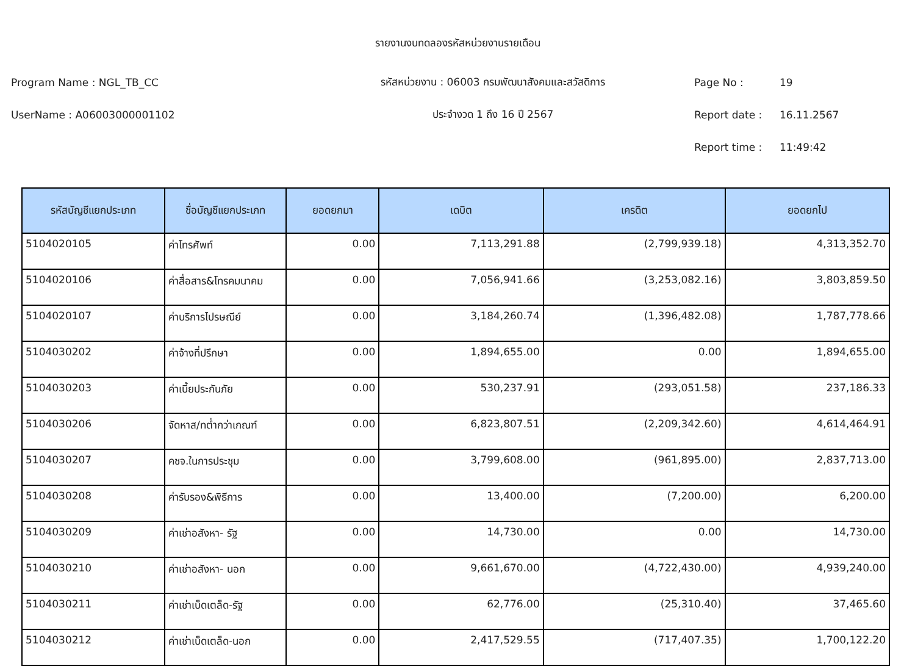รายงานงบทดลองรหัสหน่วยงานรายเดือน
Program Name : NGL_TB_CC รหัสหน่วยงาน : 06003 กรมพัฒนาสังคมและสวัสดิการ Page No : 19
UserName : A06003000001102 ประจำงวด 1 ถึง 16 ปี 2567 Report date : 16.11.2567
Report time : 11:49:42
| รหัสบัญชีแยกประเภท | ชื่อบัญชีแยกประเภท | ยอดยกมา | เดบิต | เครดิต | ยอดยกไป |
| --- | --- | --- | --- | --- | --- |
| 5104020105 | ค่าโทรศัพท์ | 0.00 | 7,113,291.88 | (2,799,939.18) | 4,313,352.70 |
| 5104020106 | ค่าสื่อสาร&โทรคมนาคม | 0.00 | 7,056,941.66 | (3,253,082.16) | 3,803,859.50 |
| 5104020107 | ค่าบริการไปรษณีย์ | 0.00 | 3,184,260.74 | (1,396,482.08) | 1,787,778.66 |
| 5104030202 | ค่าจ้างที่ปรึกษา | 0.00 | 1,894,655.00 | 0.00 | 1,894,655.00 |
| 5104030203 | ค่าเบี้ยประกันภัย | 0.00 | 530,237.91 | (293,051.58) | 237,186.33 |
| 5104030206 | จัดหาส/ทต่ำกว่าเกณฑ์ | 0.00 | 6,823,807.51 | (2,209,342.60) | 4,614,464.91 |
| 5104030207 | คชจ.ในการประชุม | 0.00 | 3,799,608.00 | (961,895.00) | 2,837,713.00 |
| 5104030208 | ค่ารับรอง&พิธีการ | 0.00 | 13,400.00 | (7,200.00) | 6,200.00 |
| 5104030209 | ค่าเช่าอสังหา- รัฐ | 0.00 | 14,730.00 | 0.00 | 14,730.00 |
| 5104030210 | ค่าเช่าอสังหา- นอก | 0.00 | 9,661,670.00 | (4,722,430.00) | 4,939,240.00 |
| 5104030211 | ค่าเช่าเบ็ดเตล็ด-รัฐ | 0.00 | 62,776.00 | (25,310.40) | 37,465.60 |
| 5104030212 | ค่าเช่าเบ็ดเตล็ด-นอก | 0.00 | 2,417,529.55 | (717,407.35) | 1,700,122.20 |